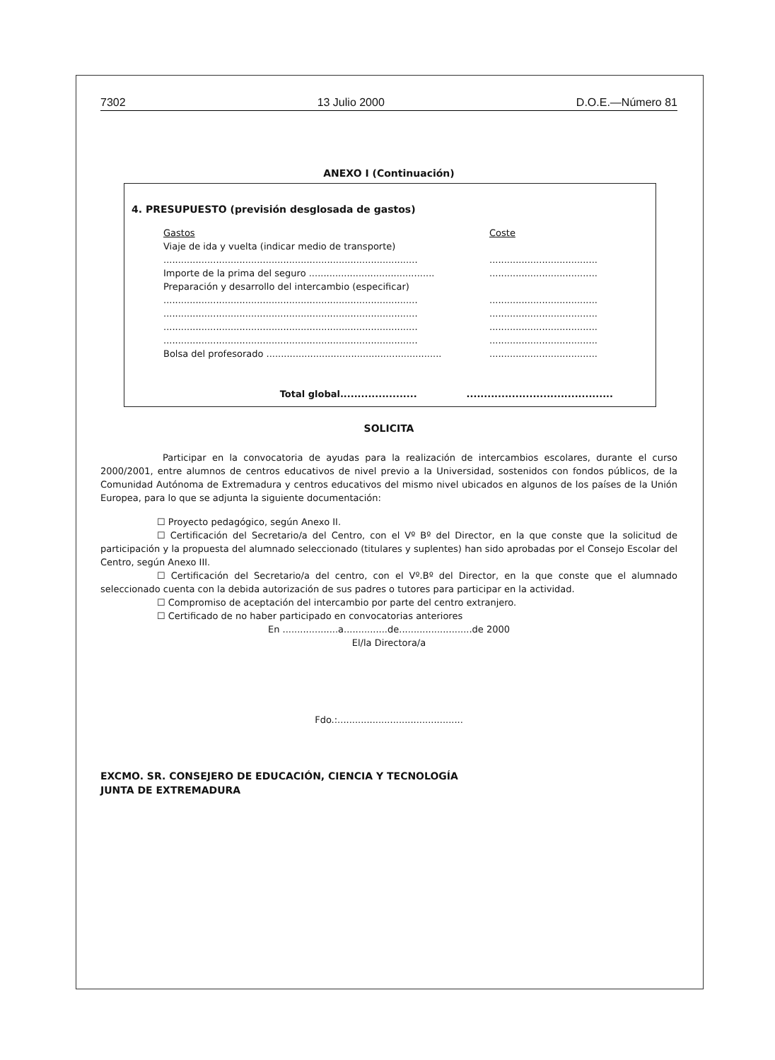7302 13 Julio 2000 D.O.E.—Número 81
ANEXO I (Continuación)
4. PRESUPUESTO (previsión desglosada de gastos)
Gastos Coste
Viaje de ida y vuelta (indicar medio de transporte)
............................................................................................................................
Importe de la prima del seguro ................................................................................
Preparación y desarrollo del intercambio (especificar)
............................................................................................................................
............................................................................................................................
............................................................................................................................
............................................................................................................................
Bolsa del profesorado .................................................................................................
Total global................................................................
SOLICITA
Participar en la convocatoria de ayudas para la realización de intercambios escolares, durante el curso 2000/2001, entre alumnos de centros educativos de nivel previo a la Universidad, sostenidos con fondos públicos, de la Comunidad Autónoma de Extremadura y centros educativos del mismo nivel ubicados en algunos de los países de la Unión Europea, para lo que se adjunta la siguiente documentación:
☐ Proyecto pedagógico, según Anexo II.
☐ Certificación del Secretario/a del Centro, con el Vº Bº del Director, en la que conste que la solicitud de participación y la propuesta del alumnado seleccionado (titulares y suplentes) han sido aprobadas por el Consejo Escolar del Centro, según Anexo III.
☐ Certificación del Secretario/a del centro, con el Vº.Bº del Director, en la que conste que el alumnado seleccionado cuenta con la debida autorización de sus padres o tutores para participar en la actividad.
☐ Compromiso de aceptación del intercambio por parte del centro extranjero.
☐ Certificado de no haber participado en convocatorias anteriores
En ...................a...............de.........................de 2000
El/la Directora/a
Fdo.:...........................................
EXCMO. SR. CONSEJERO DE EDUCACIÓN, CIENCIA Y TECNOLOGÍA
JUNTA DE EXTREMADURA